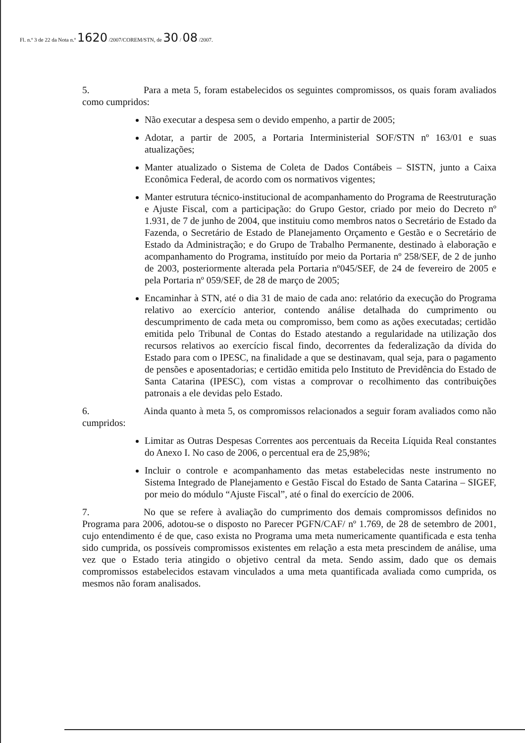Fl. n.º 3 de 22 da Nota n.º 1620 /2007/COREM/STN, de 30 / 08 /2007.
5. Para a meta 5, foram estabelecidos os seguintes compromissos, os quais foram avaliados como cumpridos:
Não executar a despesa sem o devido empenho, a partir de 2005;
Adotar, a partir de 2005, a Portaria Interministerial SOF/STN nº 163/01 e suas atualizações;
Manter atualizado o Sistema de Coleta de Dados Contábeis – SISTN, junto a Caixa Econômica Federal, de acordo com os normativos vigentes;
Manter estrutura técnico-institucional de acompanhamento do Programa de Reestruturação e Ajuste Fiscal, com a participação: do Grupo Gestor, criado por meio do Decreto nº 1.931, de 7 de junho de 2004, que instituiu como membros natos o Secretário de Estado da Fazenda, o Secretário de Estado de Planejamento Orçamento e Gestão e o Secretário de Estado da Administração; e do Grupo de Trabalho Permanente, destinado à elaboração e acompanhamento do Programa, instituído por meio da Portaria nº 258/SEF, de 2 de junho de 2003, posteriormente alterada pela Portaria nº045/SEF, de 24 de fevereiro de 2005 e pela Portaria nº 059/SEF, de 28 de março de 2005;
Encaminhar à STN, até o dia 31 de maio de cada ano: relatório da execução do Programa relativo ao exercício anterior, contendo análise detalhada do cumprimento ou descumprimento de cada meta ou compromisso, bem como as ações executadas; certidão emitida pelo Tribunal de Contas do Estado atestando a regularidade na utilização dos recursos relativos ao exercício fiscal findo, decorrentes da federalização da dívida do Estado para com o IPESC, na finalidade a que se destinavam, qual seja, para o pagamento de pensões e aposentadorias; e certidão emitida pelo Instituto de Previdência do Estado de Santa Catarina (IPESC), com vistas a comprovar o recolhimento das contribuições patronais a ele devidas pelo Estado.
6. Ainda quanto à meta 5, os compromissos relacionados a seguir foram avaliados como não cumpridos:
Limitar as Outras Despesas Correntes aos percentuais da Receita Líquida Real constantes do Anexo I. No caso de 2006, o percentual era de 25,98%;
Incluir o controle e acompanhamento das metas estabelecidas neste instrumento no Sistema Integrado de Planejamento e Gestão Fiscal do Estado de Santa Catarina – SIGEF, por meio do módulo “Ajuste Fiscal”, até o final do exercício de 2006.
7. No que se refere à avaliação do cumprimento dos demais compromissos definidos no Programa para 2006, adotou-se o disposto no Parecer PGFN/CAF/ nº 1.769, de 28 de setembro de 2001, cujo entendimento é de que, caso exista no Programa uma meta numericamente quantificada e esta tenha sido cumprida, os possíveis compromissos existentes em relação a esta meta prescindem de análise, uma vez que o Estado teria atingido o objetivo central da meta. Sendo assim, dado que os demais compromissos estabelecidos estavam vinculados a uma meta quantificada avaliada como cumprida, os mesmos não foram analisados.